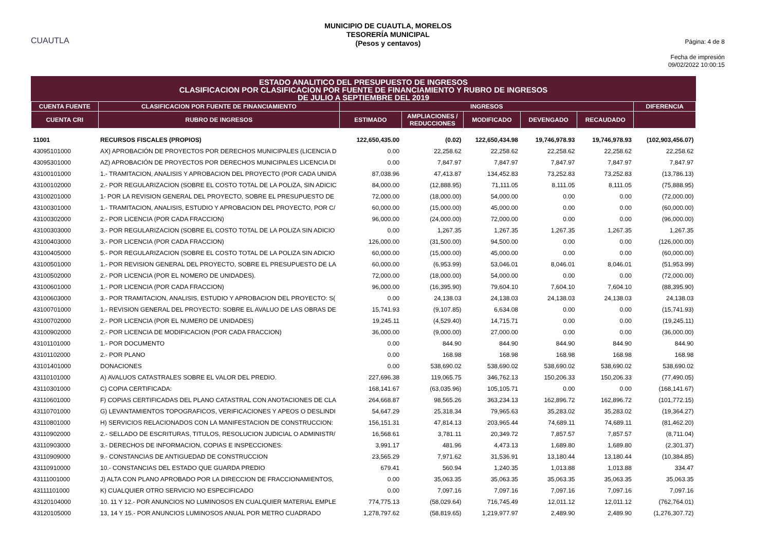CUAUTLA
MUNICIPIO DE CUAUTLA, MORELOS
TESORERÍA MUNICIPAL
(Pesos y centavos)
Página: 4 de 8
Fecha de impresión
09/02/2022 10:00:15
ESTADO ANALITICO DEL PRESUPUESTO DE INGRESOS
CLASIFICACION POR CLASIFICACION POR FUENTE DE FINANCIAMIENTO Y RUBRO DE INGRESOS
DE JULIO A SEPTIEMBRE DEL 2019
| CUENTA FUENTE | CLASIFICACION POR FUENTE DE FINANCIAMIENTO | INGRESOS | | | | | DIFERENCIA |
| --- | --- | --- | --- | --- | --- | --- | --- |
| CUENTA CRI | RUBRO DE INGRESOS | ESTIMADO | AMPLIACIONES / REDUCCIONES | MODIFICADO | DEVENGADO | RECAUDADO | |
| 11001 | RECURSOS FISCALES (PROPIOS) | 122,650,435.00 | (0.02) | 122,650,434.98 | 19,746,978.93 | 19,746,978.93 | (102,903,456.07) |
| 43095101000 | AX) APROBACIÓN DE PROYECTOS POR DERECHOS MUNICIPALES (LICENCIA D | 0.00 | 22,258.62 | 22,258.62 | 22,258.62 | 22,258.62 | 22,258.62 |
| 43095301000 | AZ) APROBACIÓN DE PROYECTOS POR DERECHOS MUNICIPALES LICENCIA DI | 0.00 | 7,847.97 | 7,847.97 | 7,847.97 | 7,847.97 | 7,847.97 |
| 43100101000 | 1.- TRAMITACION, ANALISIS Y APROBACION DEL PROYECTO (POR CADA UNIDA | 87,038.96 | 47,413.87 | 134,452.83 | 73,252.83 | 73,252.83 | (13,786.13) |
| 43100102000 | 2.- POR REGULARIZACION (SOBRE EL COSTO TOTAL DE LA POLIZA, SIN ADICIC | 84,000.00 | (12,888.95) | 71,111.05 | 8,111.05 | 8,111.05 | (75,888.95) |
| 43100201000 | 1- POR LA REVISION GENERAL DEL PROYECTO, SOBRE EL PRESUPUESTO DE | 72,000.00 | (18,000.00) | 54,000.00 | 0.00 | 0.00 | (72,000.00) |
| 43100301000 | 1.- TRAMITACION, ANALISIS, ESTUDIO Y APROBACION DEL PROYECTO, POR C/ | 60,000.00 | (15,000.00) | 45,000.00 | 0.00 | 0.00 | (60,000.00) |
| 43100302000 | 2.- POR LICENCIA (POR CADA FRACCION) | 96,000.00 | (24,000.00) | 72,000.00 | 0.00 | 0.00 | (96,000.00) |
| 43100303000 | 3.- POR REGULARIZACION (SOBRE EL COSTO TOTAL DE LA POLIZA SIN ADICIO | 0.00 | 1,267.35 | 1,267.35 | 1,267.35 | 1,267.35 | 1,267.35 |
| 43100403000 | 3.- POR LICENCIA (POR CADA FRACCION) | 126,000.00 | (31,500.00) | 94,500.00 | 0.00 | 0.00 | (126,000.00) |
| 43100405000 | 5.- POR REGULARIZACION (SOBRE EL COSTO TOTAL DE LA POLIZA SIN ADICIO | 60,000.00 | (15,000.00) | 45,000.00 | 0.00 | 0.00 | (60,000.00) |
| 43100501000 | 1.- POR REVISION GENERAL DEL PROYECTO, SOBRE EL PRESUPUESTO DE LA | 60,000.00 | (6,953.99) | 53,046.01 | 8,046.01 | 8,046.01 | (51,953.99) |
| 43100502000 | 2.- POR LICENCIA (POR EL NOMERO DE UNIDADES). | 72,000.00 | (18,000.00) | 54,000.00 | 0.00 | 0.00 | (72,000.00) |
| 43100601000 | 1.- POR LICENCIA (POR CADA FRACCION) | 96,000.00 | (16,395.90) | 79,604.10 | 7,604.10 | 7,604.10 | (88,395.90) |
| 43100603000 | 3.- POR TRAMITACION, ANALISIS, ESTUDIO Y APROBACION DEL PROYECTO: S( | 0.00 | 24,138.03 | 24,138.03 | 24,138.03 | 24,138.03 | 24,138.03 |
| 43100701000 | 1.- REVISION GENERAL DEL PROYECTO: SOBRE EL AVALUO DE LAS OBRAS DE | 15,741.93 | (9,107.85) | 6,634.08 | 0.00 | 0.00 | (15,741.93) |
| 43100702000 | 2.- POR LICENCIA (POR EL NUMERO DE UNIDADES) | 19,245.11 | (4,529.40) | 14,715.71 | 0.00 | 0.00 | (19,245.11) |
| 43100902000 | 2.- POR LICENCIA DE MODIFICACION (POR CADA FRACCION) | 36,000.00 | (9,000.00) | 27,000.00 | 0.00 | 0.00 | (36,000.00) |
| 43101101000 | 1.- POR DOCUMENTO | 0.00 | 844.90 | 844.90 | 844.90 | 844.90 | 844.90 |
| 43101102000 | 2.- POR PLANO | 0.00 | 168.98 | 168.98 | 168.98 | 168.98 | 168.98 |
| 43101401000 | DONACIONES | 0.00 | 538,690.02 | 538,690.02 | 538,690.02 | 538,690.02 | 538,690.02 |
| 43110101000 | A) AVALUOS CATASTRALES SOBRE EL VALOR DEL PREDIO. | 227,696.38 | 119,065.75 | 346,762.13 | 150,206.33 | 150,206.33 | (77,490.05) |
| 43110301000 | C) COPIA CERTIFICADA: | 168,141.67 | (63,035.96) | 105,105.71 | 0.00 | 0.00 | (168,141.67) |
| 43110601000 | F) COPIAS CERTIFICADAS DEL PLANO CATASTRAL CON ANOTACIONES DE CLA | 264,668.87 | 98,565.26 | 363,234.13 | 162,896.72 | 162,896.72 | (101,772.15) |
| 43110701000 | G) LEVANTAMIENTOS TOPOGRAFICOS, VERIFICACIONES Y APEOS O DESLINDI | 54,647.29 | 25,318.34 | 79,965.63 | 35,283.02 | 35,283.02 | (19,364.27) |
| 43110801000 | H) SERVICIOS RELACIONADOS CON LA MANIFESTACION DE CONSTRUCCION: | 156,151.31 | 47,814.13 | 203,965.44 | 74,689.11 | 74,689.11 | (81,462.20) |
| 43110902000 | 2.- SELLADO DE ESCRITURAS, TITULOS, RESOLUCION JUDICIAL O ADMINISTR/ | 16,568.61 | 3,781.11 | 20,349.72 | 7,857.57 | 7,857.57 | (8,711.04) |
| 43110903000 | 3.- DERECHOS DE INFORMACION, COPIAS E INSPECCIONES: | 3,991.17 | 481.96 | 4,473.13 | 1,689.80 | 1,689.80 | (2,301.37) |
| 43110909000 | 9.- CONSTANCIAS DE ANTIGUEDAD DE CONSTRUCCION | 23,565.29 | 7,971.62 | 31,536.91 | 13,180.44 | 13,180.44 | (10,384.85) |
| 43110910000 | 10.- CONSTANCIAS DEL ESTADO QUE GUARDA PREDIO | 679.41 | 560.94 | 1,240.35 | 1,013.88 | 1,013.88 | 334.47 |
| 43111001000 | J) ALTA CON PLANO APROBADO POR LA DIRECCION DE FRACCIONAMIENTOS, | 0.00 | 35,063.35 | 35,063.35 | 35,063.35 | 35,063.35 | 35,063.35 |
| 43111101000 | K) CUALQUIER OTRO SERVICIO NO ESPECIFICADO | 0.00 | 7,097.16 | 7,097.16 | 7,097.16 | 7,097.16 | 7,097.16 |
| 43120104000 | 10. 11 Y 12.- POR ANUNCIOS NO LUMINOSOS EN CUALQUIER MATERIAL EMPLE | 774,775.13 | (58,029.64) | 716,745.49 | 12,011.12 | 12,011.12 | (762,764.01) |
| 43120105000 | 13, 14 Y 15.- POR ANUNCIOS LUMINOSOS ANUAL POR METRO CUADRADO | 1,278,797.62 | (58,819.65) | 1,219,977.97 | 2,489.90 | 2,489.90 | (1,276,307.72) |